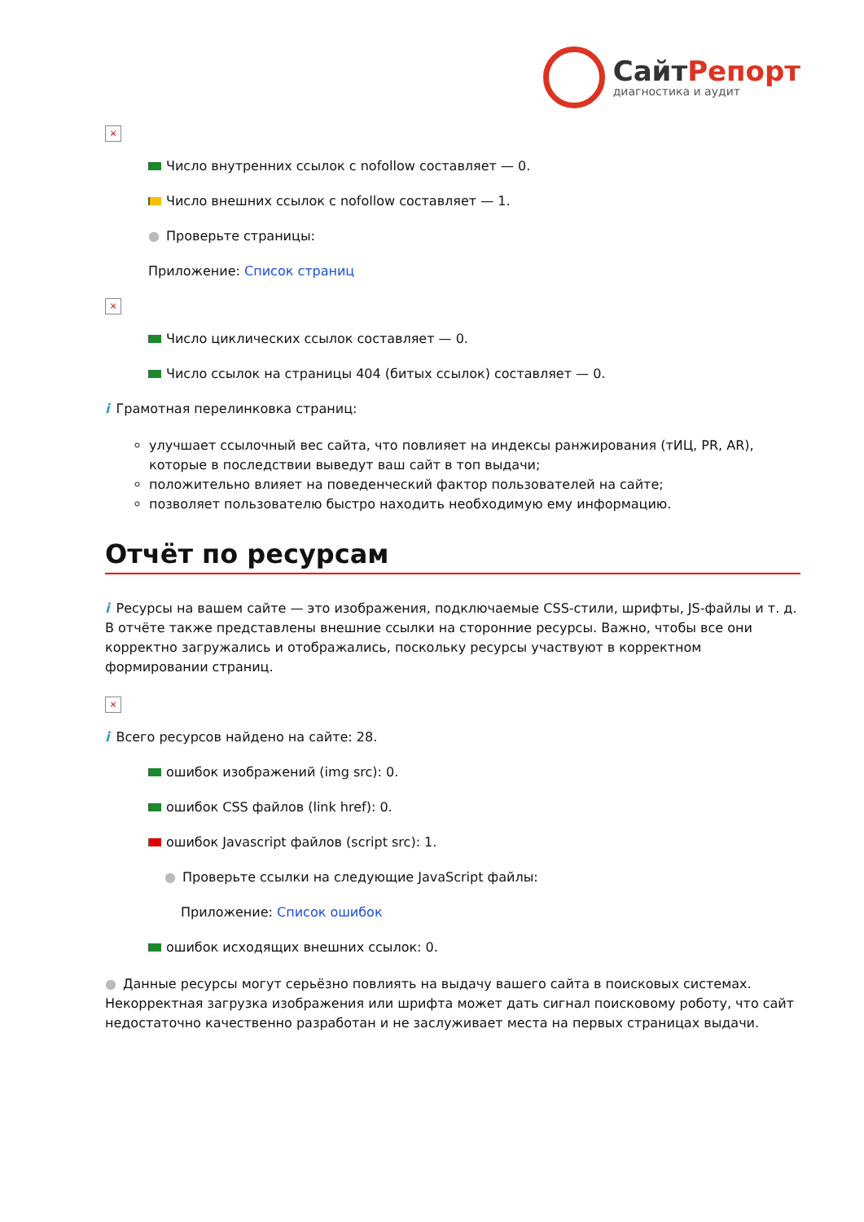СайтРепорт
диагностика и аудит
×
Число внутренних ссылок с nofollow составляет — 0.
Число внешних ссылок с nofollow составляет — 1.
● Проверьте страницы:
Приложение: Список страниц
×
Число циклических ссылок составляет — 0.
Число ссылок на страницы 404 (битых ссылок) составляет — 0.
i Грамотная перелинковка страниц:
улучшает ссылочный вес сайта, что повлияет на индексы ранжирования (тИЦ, PR, AR), которые в последствии выведут ваш сайт в топ выдачи;
положительно влияет на поведенческий фактор пользователей на сайте;
позволяет пользователю быстро находить необходимую ему информацию.
Отчёт по ресурсам
i Ресурсы на вашем сайте — это изображения, подключаемые CSS-стили, шрифты, JS-файлы и т. д. В отчёте также представлены внешние ссылки на сторонние ресурсы. Важно, чтобы все они корректно загружались и отображались, поскольку ресурсы участвуют в корректном формировании страниц.
×
i Всего ресурсов найдено на сайте: 28.
ошибок изображений (img src): 0.
ошибок CSS файлов (link href): 0.
ошибок Javascript файлов (script src): 1.
● Проверьте ссылки на следующие JavaScript файлы:
Приложение: Список ошибок
ошибок исходящих внешних ссылок: 0.
● Данные ресурсы могут серьёзно повлиять на выдачу вашего сайта в поисковых системах. Некорректная загрузка изображения или шрифта может дать сигнал поисковому роботу, что сайт недостаточно качественно разработан и не заслуживает места на первых страницах выдачи.